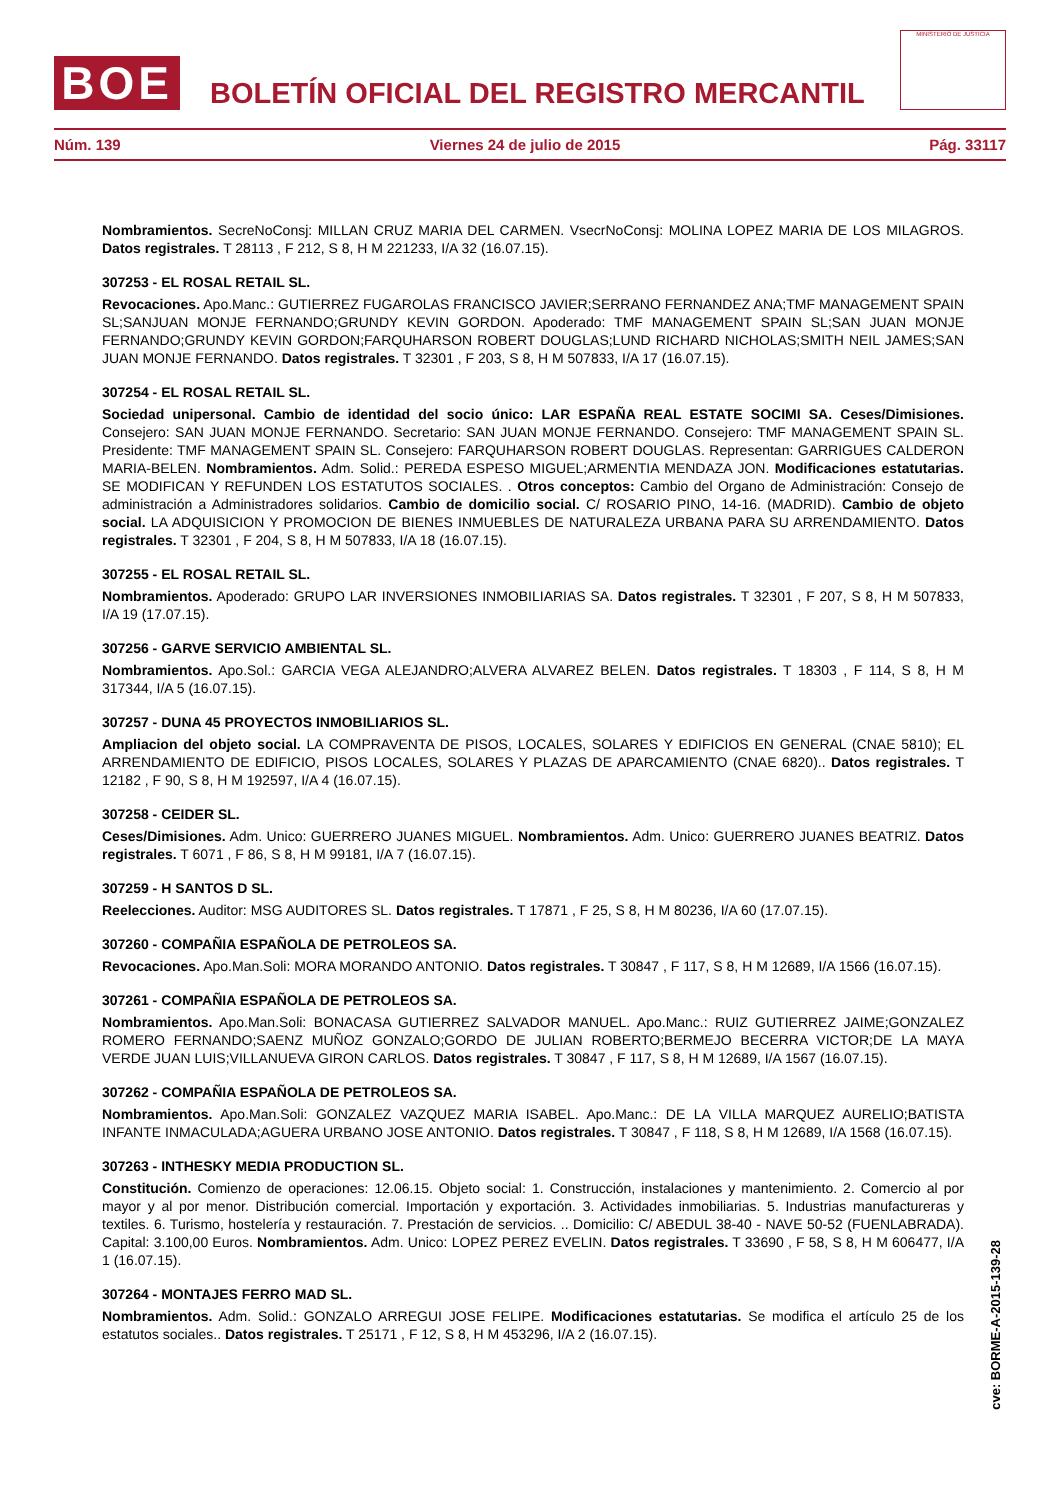BOE
BOLETÍN OFICIAL DEL REGISTRO MERCANTIL
MINISTERIO DE JUSTICIA
Núm. 139 Viernes 24 de julio de 2015 Pág. 33117
Nombramientos. SecreNoConsj: MILLAN CRUZ MARIA DEL CARMEN. VsecrNoConsj: MOLINA LOPEZ MARIA DE LOS MILAGROS. Datos registrales. T 28113 , F 212, S 8, H M 221233, I/A 32 (16.07.15).
307253 - EL ROSAL RETAIL SL.
Revocaciones. Apo.Manc.: GUTIERREZ FUGAROLAS FRANCISCO JAVIER;SERRANO FERNANDEZ ANA;TMF MANAGEMENT SPAIN SL;SANJUAN MONJE FERNANDO;GRUNDY KEVIN GORDON. Apoderado: TMF MANAGEMENT SPAIN SL;SAN JUAN MONJE FERNANDO;GRUNDY KEVIN GORDON;FARQUHARSON ROBERT DOUGLAS;LUND RICHARD NICHOLAS;SMITH NEIL JAMES;SAN JUAN MONJE FERNANDO. Datos registrales. T 32301 , F 203, S 8, H M 507833, I/A 17 (16.07.15).
307254 - EL ROSAL RETAIL SL.
Sociedad unipersonal. Cambio de identidad del socio único: LAR ESPAÑA REAL ESTATE SOCIMI SA. Ceses/Dimisiones. Consejero: SAN JUAN MONJE FERNANDO. Secretario: SAN JUAN MONJE FERNANDO. Consejero: TMF MANAGEMENT SPAIN SL. Presidente: TMF MANAGEMENT SPAIN SL. Consejero: FARQUHARSON ROBERT DOUGLAS. Representan: GARRIGUES CALDERON MARIA-BELEN. Nombramientos. Adm. Solid.: PEREDA ESPESO MIGUEL;ARMENTIA MENDAZA JON. Modificaciones estatutarias. SE MODIFICAN Y REFUNDEN LOS ESTATUTOS SOCIALES. . Otros conceptos: Cambio del Organo de Administración: Consejo de administración a Administradores solidarios. Cambio de domicilio social. C/ ROSARIO PINO, 14-16. (MADRID). Cambio de objeto social. LA ADQUISICION Y PROMOCION DE BIENES INMUEBLES DE NATURALEZA URBANA PARA SU ARRENDAMIENTO. Datos registrales. T 32301 , F 204, S 8, H M 507833, I/A 18 (16.07.15).
307255 - EL ROSAL RETAIL SL.
Nombramientos. Apoderado: GRUPO LAR INVERSIONES INMOBILIARIAS SA. Datos registrales. T 32301 , F 207, S 8, H M 507833, I/A 19 (17.07.15).
307256 - GARVE SERVICIO AMBIENTAL SL.
Nombramientos. Apo.Sol.: GARCIA VEGA ALEJANDRO;ALVERA ALVAREZ BELEN. Datos registrales. T 18303 , F 114, S 8, H M 317344, I/A 5 (16.07.15).
307257 - DUNA 45 PROYECTOS INMOBILIARIOS SL.
Ampliacion del objeto social. LA COMPRAVENTA DE PISOS, LOCALES, SOLARES Y EDIFICIOS EN GENERAL (CNAE 5810); EL ARRENDAMIENTO DE EDIFICIO, PISOS LOCALES, SOLARES Y PLAZAS DE APARCAMIENTO (CNAE 6820).. Datos registrales. T 12182 , F 90, S 8, H M 192597, I/A 4 (16.07.15).
307258 - CEIDER SL.
Ceses/Dimisiones. Adm. Unico: GUERRERO JUANES MIGUEL. Nombramientos. Adm. Unico: GUERRERO JUANES BEATRIZ. Datos registrales. T 6071 , F 86, S 8, H M 99181, I/A 7 (16.07.15).
307259 - H SANTOS D SL.
Reelecciones. Auditor: MSG AUDITORES SL. Datos registrales. T 17871 , F 25, S 8, H M 80236, I/A 60 (17.07.15).
307260 - COMPAÑIA ESPAÑOLA DE PETROLEOS SA.
Revocaciones. Apo.Man.Soli: MORA MORANDO ANTONIO. Datos registrales. T 30847 , F 117, S 8, H M 12689, I/A 1566 (16.07.15).
307261 - COMPAÑIA ESPAÑOLA DE PETROLEOS SA.
Nombramientos. Apo.Man.Soli: BONACASA GUTIERREZ SALVADOR MANUEL. Apo.Manc.: RUIZ GUTIERREZ JAIME;GONZALEZ ROMERO FERNANDO;SAENZ MUÑOZ GONZALO;GORDO DE JULIAN ROBERTO;BERMEJO BECERRA VICTOR;DE LA MAYA VERDE JUAN LUIS;VILLANUEVA GIRON CARLOS. Datos registrales. T 30847 , F 117, S 8, H M 12689, I/A 1567 (16.07.15).
307262 - COMPAÑIA ESPAÑOLA DE PETROLEOS SA.
Nombramientos. Apo.Man.Soli: GONZALEZ VAZQUEZ MARIA ISABEL. Apo.Manc.: DE LA VILLA MARQUEZ AURELIO;BATISTA INFANTE INMACULADA;AGUERA URBANO JOSE ANTONIO. Datos registrales. T 30847 , F 118, S 8, H M 12689, I/A 1568 (16.07.15).
307263 - INTHESKY MEDIA PRODUCTION SL.
Constitución. Comienzo de operaciones: 12.06.15. Objeto social: 1. Construcción, instalaciones y mantenimiento. 2. Comercio al por mayor y al por menor. Distribución comercial. Importación y exportación. 3. Actividades inmobiliarias. 5. Industrias manufactureras y textiles. 6. Turismo, hostelería y restauración. 7. Prestación de servicios. .. Domicilio: C/ ABEDUL 38-40 - NAVE 50-52 (FUENLABRADA). Capital: 3.100,00 Euros. Nombramientos. Adm. Unico: LOPEZ PEREZ EVELIN. Datos registrales. T 33690 , F 58, S 8, H M 606477, I/A 1 (16.07.15).
307264 - MONTAJES FERRO MAD SL.
Nombramientos. Adm. Solid.: GONZALO ARREGUI JOSE FELIPE. Modificaciones estatutarias. Se modifica el artículo 25 de los estatutos sociales.. Datos registrales. T 25171 , F 12, S 8, H M 453296, I/A 2 (16.07.15).
cve: BORME-A-2015-139-28